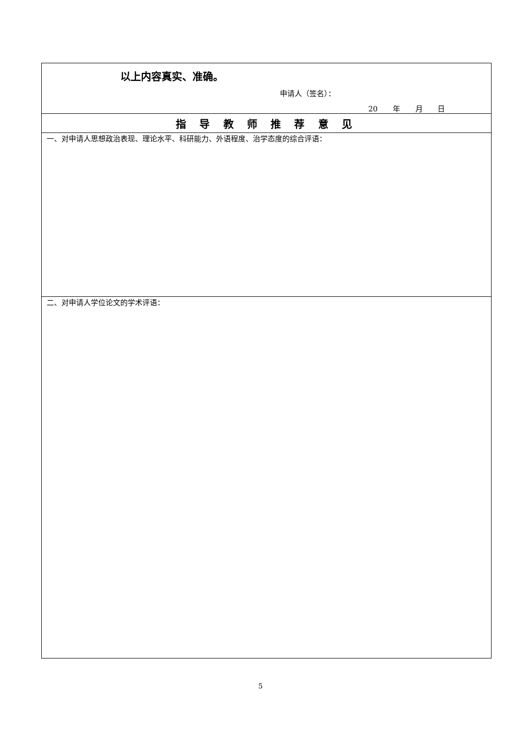| 以上内容真实、准确。 申请人（签名）： 20 年 月 日 |
| 指 导 教 师 推 荐 意 见 |
| 一、对申请人思想政治表现、理论水平、科研能力、外语程度、治学态度的综合评语： |
| 二、对申请人学位论文的学术评语： |
5